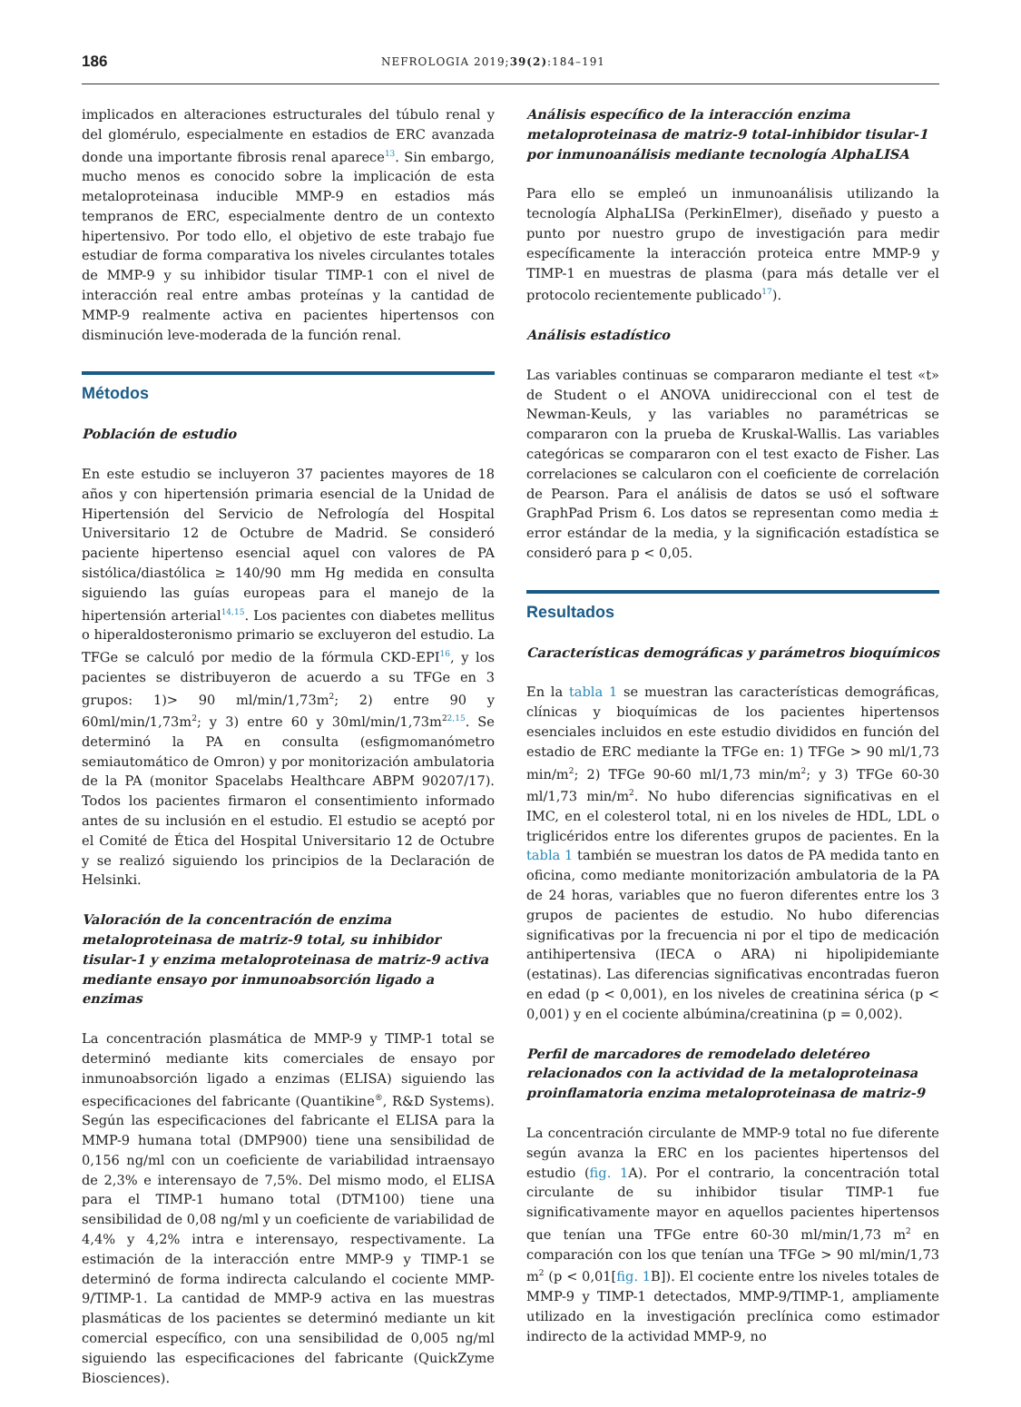186 NEFROLOGIA 2019;39(2):184–191
implicados en alteraciones estructurales del túbulo renal y del glomérulo, especialmente en estadios de ERC avanzada donde una importante fibrosis renal aparece<sup>13</sup>. Sin embargo, mucho menos es conocido sobre la implicación de esta metaloproteinasa inducible MMP-9 en estadios más tempranos de ERC, especialmente dentro de un contexto hipertensivo. Por todo ello, el objetivo de este trabajo fue estudiar de forma comparativa los niveles circulantes totales de MMP-9 y su inhibidor tisular TIMP-1 con el nivel de interacción real entre ambas proteínas y la cantidad de MMP-9 realmente activa en pacientes hipertensos con disminución leve-moderada de la función renal.
Métodos
Población de estudio
En este estudio se incluyeron 37 pacientes mayores de 18 años y con hipertensión primaria esencial de la Unidad de Hipertensión del Servicio de Nefrología del Hospital Universitario 12 de Octubre de Madrid. Se consideró paciente hipertenso esencial aquel con valores de PA sistólica/diastólica ≥ 140/90 mm Hg medida en consulta siguiendo las guías europeas para el manejo de la hipertensión arterial<sup>14,15</sup>. Los pacientes con diabetes mellitus o hiperaldosteronismo primario se excluyeron del estudio. La TFGe se calculó por medio de la fórmula CKD-EPI<sup>16</sup>, y los pacientes se distribuyeron de acuerdo a su TFGe en 3 grupos: 1)> 90 ml/min/1,73m<sup>2</sup>; 2) entre 90 y 60ml/min/1,73m<sup>2</sup>; y 3) entre 60 y 30ml/min/1,73m<sup>2</sup><sup>2,15</sup>. Se determinó la PA en consulta (esfigmomanómetro semiautomático de Omron) y por monitorización ambulatoria de la PA (monitor Spacelabs Healthcare ABPM 90207/17). Todos los pacientes firmaron el consentimiento informado antes de su inclusión en el estudio. El estudio se aceptó por el Comité de Ética del Hospital Universitario 12 de Octubre y se realizó siguiendo los principios de la Declaración de Helsinki.
Valoración de la concentración de enzima metaloproteinasa de matriz-9 total, su inhibidor tisular-1 y enzima metaloproteinasa de matriz-9 activa mediante ensayo por inmunoabsorción ligado a enzimas
La concentración plasmática de MMP-9 y TIMP-1 total se determinó mediante kits comerciales de ensayo por inmunoabsorción ligado a enzimas (ELISA) siguiendo las especificaciones del fabricante (Quantikine<sup>®</sup>, R&D Systems). Según las especificaciones del fabricante el ELISA para la MMP-9 humana total (DMP900) tiene una sensibilidad de 0,156 ng/ml con un coeficiente de variabilidad intraensayo de 2,3% e interensayo de 7,5%. Del mismo modo, el ELISA para el TIMP-1 humano total (DTM100) tiene una sensibilidad de 0,08 ng/ml y un coeficiente de variabilidad de 4,4% y 4,2% intra e interensayo, respectivamente. La estimación de la interacción entre MMP-9 y TIMP-1 se determinó de forma indirecta calculando el cociente MMP-9/TIMP-1. La cantidad de MMP-9 activa en las muestras plasmáticas de los pacientes se determinó mediante un kit comercial específico, con una sensibilidad de 0,005 ng/ml siguiendo las especificaciones del fabricante (QuickZyme Biosciences).
Análisis específico de la interacción enzima metaloproteinasa de matriz-9 total-inhibidor tisular-1 por inmunoanálisis mediante tecnología AlphaLISA
Para ello se empleó un inmunoanálisis utilizando la tecnología AlphaLISa (PerkinElmer), diseñado y puesto a punto por nuestro grupo de investigación para medir específicamente la interacción proteica entre MMP-9 y TIMP-1 en muestras de plasma (para más detalle ver el protocolo recientemente publicado<sup>17</sup>).
Análisis estadístico
Las variables continuas se compararon mediante el test «t» de Student o el ANOVA unidireccional con el test de Newman-Keuls, y las variables no paramétricas se compararon con la prueba de Kruskal-Wallis. Las variables categóricas se compararon con el test exacto de Fisher. Las correlaciones se calcularon con el coeficiente de correlación de Pearson. Para el análisis de datos se usó el software GraphPad Prism 6. Los datos se representan como media ± error estándar de la media, y la significación estadística se consideró para p < 0,05.
Resultados
Características demográficas y parámetros bioquímicos
En la tabla 1 se muestran las características demográficas, clínicas y bioquímicas de los pacientes hipertensos esenciales incluidos en este estudio divididos en función del estadio de ERC mediante la TFGe en: 1) TFGe > 90 ml/1,73 min/m<sup>2</sup>; 2) TFGe 90-60 ml/1,73 min/m<sup>2</sup>; y 3) TFGe 60-30 ml/1,73 min/m<sup>2</sup>. No hubo diferencias significativas en el IMC, en el colesterol total, ni en los niveles de HDL, LDL o triglicéridos entre los diferentes grupos de pacientes. En la tabla 1 también se muestran los datos de PA medida tanto en oficina, como mediante monitorización ambulatoria de la PA de 24 horas, variables que no fueron diferentes entre los 3 grupos de pacientes de estudio. No hubo diferencias significativas por la frecuencia ni por el tipo de medicación antihipertensiva (IECA o ARA) ni hipolipidemiante (estatinas). Las diferencias significativas encontradas fueron en edad (p < 0,001), en los niveles de creatinina sérica (p < 0,001) y en el cociente albúmina/creatinina (p = 0,002).
Perfil de marcadores de remodelado deletéreo relacionados con la actividad de la metaloproteinasa proinflamatoria enzima metaloproteinasa de matriz-9
La concentración circulante de MMP-9 total no fue diferente según avanza la ERC en los pacientes hipertensos del estudio (fig. 1 A). Por el contrario, la concentración total circulante de su inhibidor tisular TIMP-1 fue significativamente mayor en aquellos pacientes hipertensos que tenían una TFGe entre 60-30 ml/min/1,73 m<sup>2</sup> en comparación con los que tenían una TFGe > 90 ml/min/1,73 m<sup>2</sup> (p < 0,01[fig. 1 B]). El cociente entre los niveles totales de MMP-9 y TIMP-1 detectados, MMP-9/TIMP-1, ampliamente utilizado en la investigación preclínica como estimador indirecto de la actividad MMP-9, no